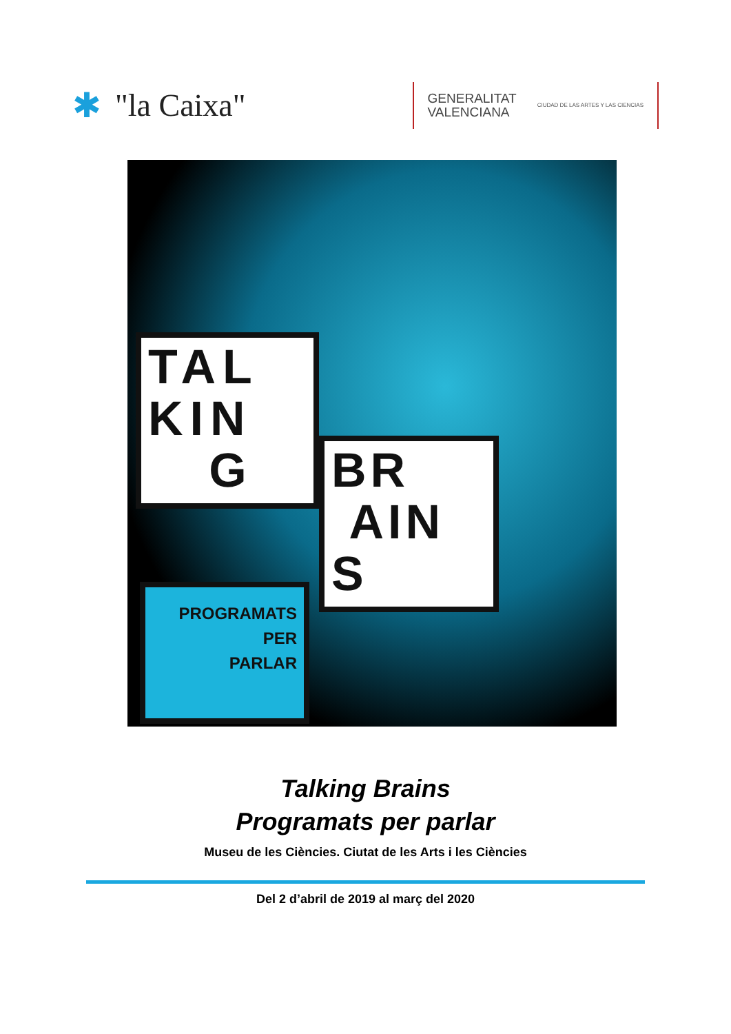✱ "la Caixa"
GENERALITAT
VALENCIANA
CIUDAD DE LAS ARTES Y LAS CIENCIAS
TAL
KIN
G
BR
AIN
S
PROGRAMATS
PER
PARLAR
Talking Brains
Programats per parlar
Museu de les Ciències. Ciutat de les Arts i les Ciències
Del 2 d’abril de 2019 al març del 2020